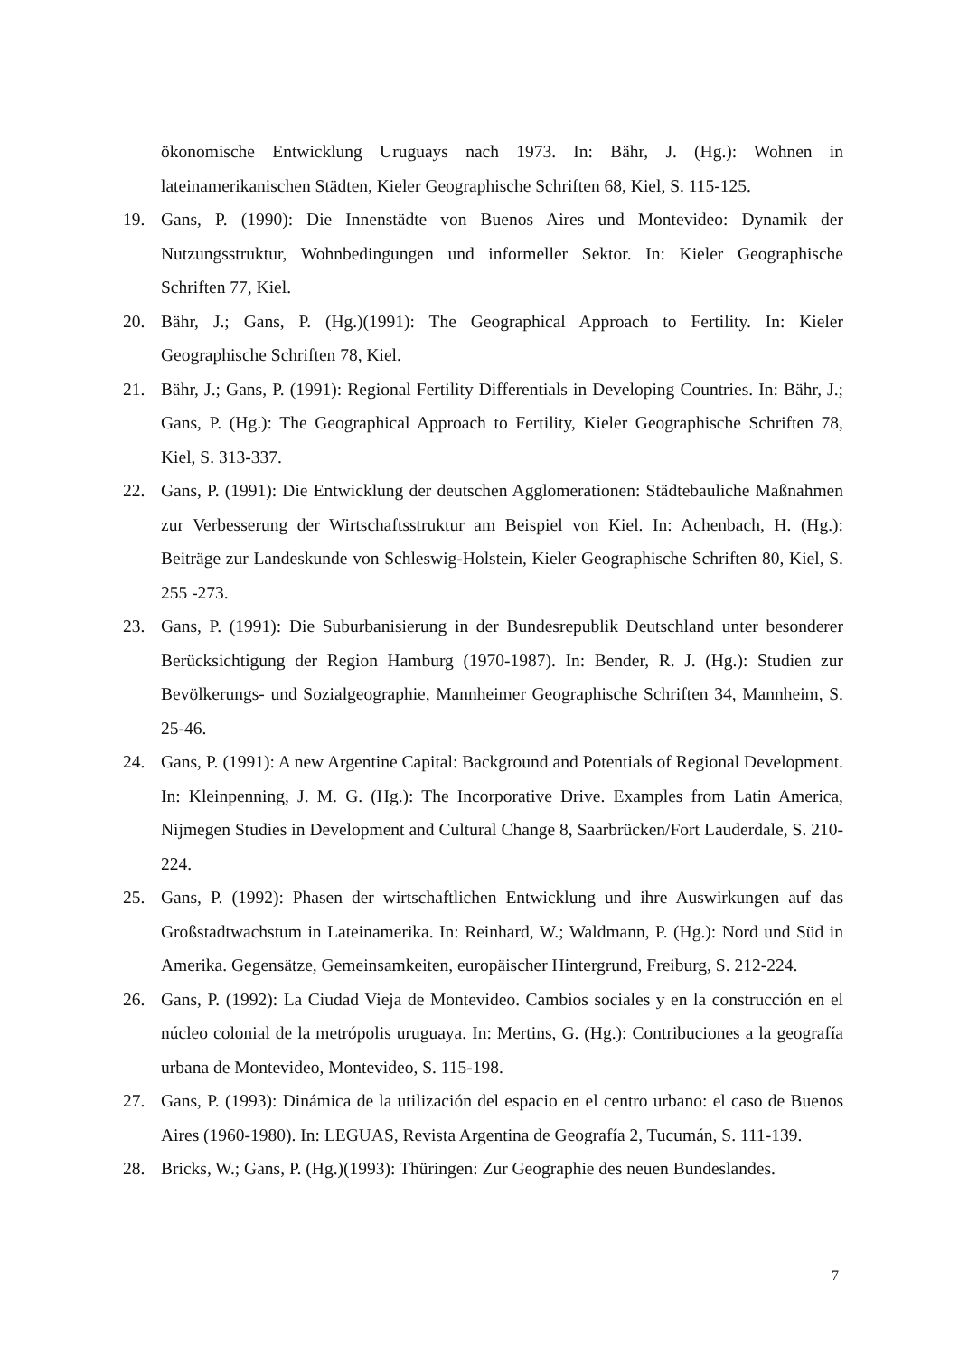ökonomische Entwicklung Uruguays nach 1973. In: Bähr, J. (Hg.): Wohnen in lateinamerikanischen Städten, Kieler Geographische Schriften 68, Kiel, S. 115-125.
19. Gans, P. (1990): Die Innenstädte von Buenos Aires und Montevideo: Dynamik der Nutzungsstruktur, Wohnbedingungen und informeller Sektor. In: Kieler Geographische Schriften 77, Kiel.
20. Bähr, J.; Gans, P. (Hg.)(1991): The Geographical Approach to Fertility. In: Kieler Geographische Schriften 78, Kiel.
21. Bähr, J.; Gans, P. (1991): Regional Fertility Differentials in Developing Countries. In: Bähr, J.; Gans, P. (Hg.): The Geographical Approach to Fertility, Kieler Geographische Schriften 78, Kiel, S. 313-337.
22. Gans, P. (1991): Die Entwicklung der deutschen Agglomerationen: Städtebauliche Maßnahmen zur Verbesserung der Wirtschaftsstruktur am Beispiel von Kiel. In: Achenbach, H. (Hg.): Beiträge zur Landeskunde von Schleswig-Holstein, Kieler Geographische Schriften 80, Kiel, S. 255 -273.
23. Gans, P. (1991): Die Suburbanisierung in der Bundesrepublik Deutschland unter besonderer Berücksichtigung der Region Hamburg (1970-1987). In: Bender, R. J. (Hg.): Studien zur Bevölkerungs- und Sozialgeographie, Mannheimer Geographische Schriften 34, Mannheim, S. 25-46.
24. Gans, P. (1991): A new Argentine Capital: Background and Potentials of Regional Development. In: Kleinpenning, J. M. G. (Hg.): The Incorporative Drive. Examples from Latin America, Nijmegen Studies in Development and Cultural Change 8, Saarbrücken/Fort Lauderdale, S. 210-224.
25. Gans, P. (1992): Phasen der wirtschaftlichen Entwicklung und ihre Auswirkungen auf das Großstadtwachstum in Lateinamerika. In: Reinhard, W.; Waldmann, P. (Hg.): Nord und Süd in Amerika. Gegensätze, Gemeinsamkeiten, europäischer Hintergrund, Freiburg, S. 212-224.
26. Gans, P. (1992): La Ciudad Vieja de Montevideo. Cambios sociales y en la construcción en el núcleo colonial de la metrópolis uruguaya. In: Mertins, G. (Hg.): Contribuciones a la geografía urbana de Montevideo, Montevideo, S. 115-198.
27. Gans, P. (1993): Dinámica de la utilización del espacio en el centro urbano: el caso de Buenos Aires (1960-1980). In: LEGUAS, Revista Argentina de Geografía 2, Tucumán, S. 111-139.
28. Bricks, W.; Gans, P. (Hg.)(1993): Thüringen: Zur Geographie des neuen Bundeslandes.
7